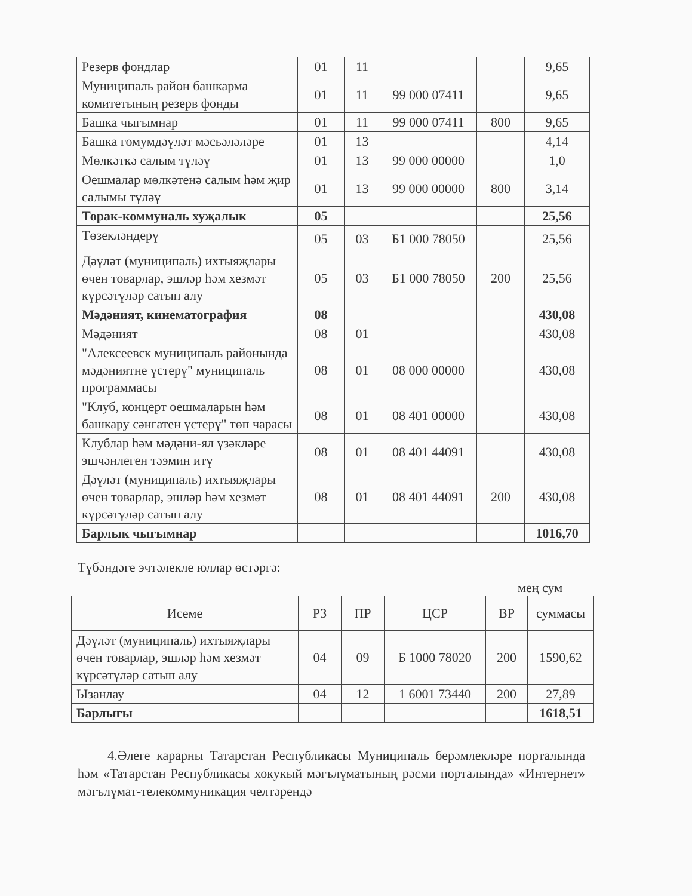| Резерв фондлар | 01 | 11 | | | 9,65 |
| Муниципаль район башкарма комитетының резерв фонды | 01 | 11 | 99 000 07411 | | 9,65 |
| Башка чыгымнар | 01 | 11 | 99 000 07411 | 800 | 9,65 |
| Башка гомумдәүләт мәсьәләләре | 01 | 13 | | | 4,14 |
| Мөлкәткә салым түләү | 01 | 13 | 99 000 00000 | | 1,0 |
| Оешмалар мөлкәтенә салым һәм җир салымы түләү | 01 | 13 | 99 000 00000 | 800 | 3,14 |
| Торак-коммуналь хуҗалык | 05 | | | | 25,56 |
| Төзекләндерү | 05 | 03 | Б1 000 78050 | | 25,56 |
| Дәүләт (муниципаль) ихтыяҗлары өчен товарлар, эшләр һәм хезмәт күрсәтүләр сатып алу | 05 | 03 | Б1 000 78050 | 200 | 25,56 |
| Мәдәният, кинематография | 08 | | | | 430,08 |
| Мәдәният | 08 | 01 | | | 430,08 |
| "Алексеевск муниципаль районында мәдәниятне үстерү" муниципаль программасы | 08 | 01 | 08 000 00000 | | 430,08 |
| "Клуб, концерт оешмаларын һәм башкару сәнгатен үстерү" төп чарасы | 08 | 01 | 08 401 00000 | | 430,08 |
| Клублар һәм мәдәни-ял үзәкләре эшчәнлеген тәэмин итү | 08 | 01 | 08 401 44091 | | 430,08 |
| Дәүләт (муниципаль) ихтыяҗлары өчен товарлар, эшләр һәм хезмәт күрсәтүләр сатып алу | 08 | 01 | 08 401 44091 | 200 | 430,08 |
| Барлык чыгымнар | | | | | 1016,70 |
Түбәндәге эчтәлекле юллар өстәргә:
мең сум
| Исеме | РЗ | ПР | ЦСР | ВР | суммасы |
| --- | --- | --- | --- | --- | --- |
| Дәүләт (муниципаль) ихтыяҗлары өчен товарлар, эшләр һәм хезмәт күрсәтүләр сатып алу | 04 | 09 | Б 1000 78020 | 200 | 1590,62 |
| Ызанлау | 04 | 12 | 1 6001 73440 | 200 | 27,89 |
| Барлыгы | | | | | 1618,51 |
4.Әлеге карарны Татарстан Республикасы Муниципаль берәмлекләре порталында һәм «Татарстан Республикасы хокукый мәгълүматының рәсми порталында» «Интернет» мәгълүмат-телекоммуникация челтәрендә